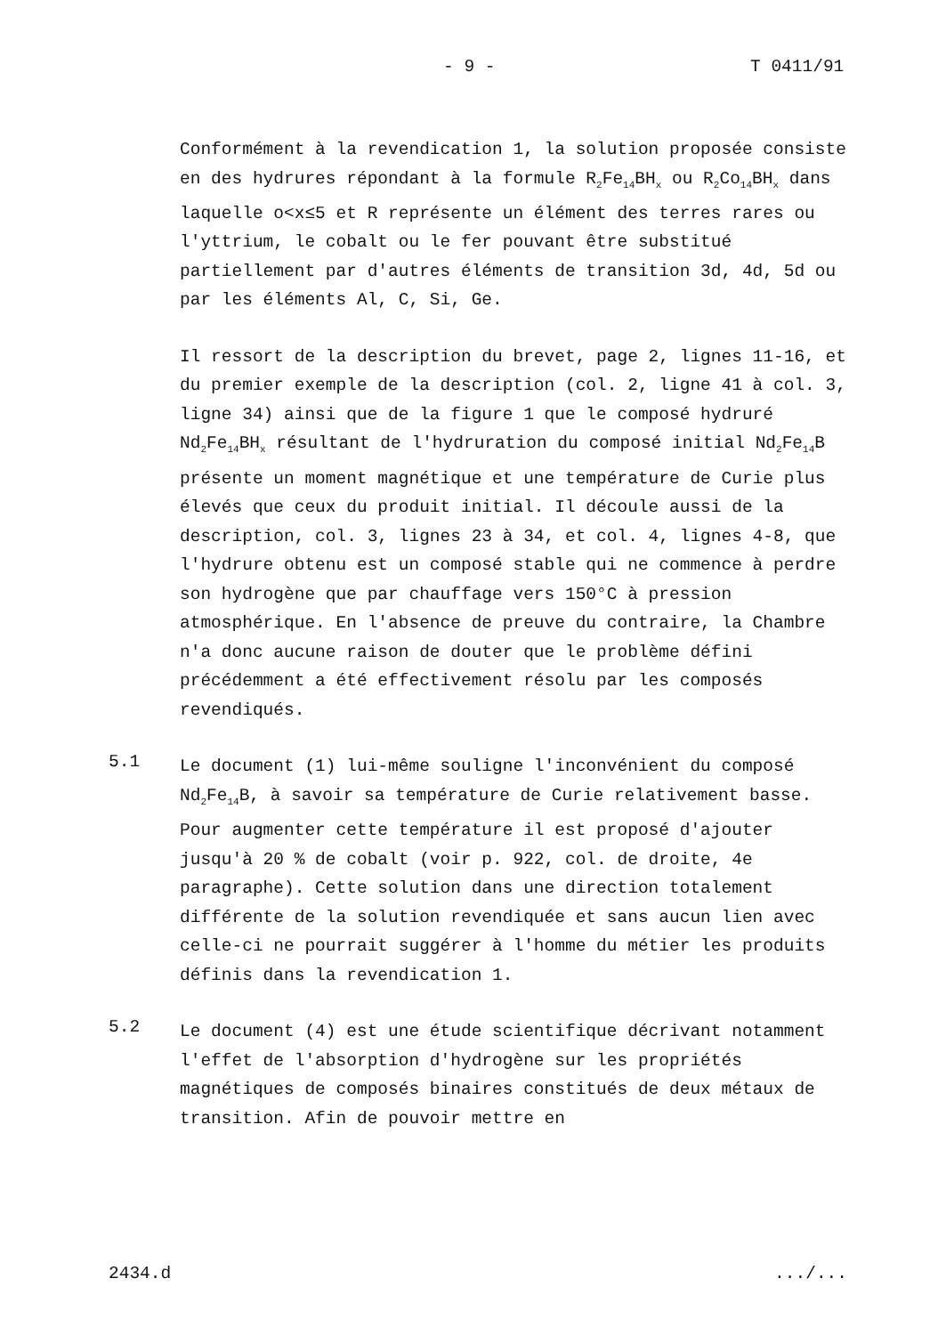- 9 - T 0411/91
Conformément à la revendication 1, la solution proposée consiste en des hydrures répondant à la formule R<sub>2</sub>Fe<sub>14</sub>BH<sub>x</sub> ou R<sub>2</sub>Co<sub>14</sub>BH<sub>x</sub> dans laquelle o<x≤5 et R représente un élément des terres rares ou l'yttrium, le cobalt ou le fer pouvant être substitué partiellement par d'autres éléments de transition 3d, 4d, 5d ou par les éléments Al, C, Si, Ge.
Il ressort de la description du brevet, page 2, lignes 11-16, et du premier exemple de la description (col. 2, ligne 41 à col. 3, ligne 34) ainsi que de la figure 1 que le composé hydruré Nd<sub>2</sub>Fe<sub>14</sub>BH<sub>x</sub> résultant de l'hydruration du composé initial Nd<sub>2</sub>Fe<sub>14</sub>B présente un moment magnétique et une température de Curie plus élevés que ceux du produit initial. Il découle aussi de la description, col. 3, lignes 23 à 34, et col. 4, lignes 4-8, que l'hydrure obtenu est un composé stable qui ne commence à perdre son hydrogène que par chauffage vers 150°C à pression atmosphérique. En l'absence de preuve du contraire, la Chambre n'a donc aucune raison de douter que le problème défini précédemment a été effectivement résolu par les composés revendiqués.
5.1
Le document (1) lui-même souligne l'inconvénient du composé Nd<sub>2</sub>Fe<sub>14</sub>B, à savoir sa température de Curie relativement basse. Pour augmenter cette température il est proposé d'ajouter jusqu'à 20 % de cobalt (voir p. 922, col. de droite, 4e paragraphe). Cette solution dans une direction totalement différente de la solution revendiquée et sans aucun lien avec celle-ci ne pourrait suggérer à l'homme du métier les produits définis dans la revendication 1.
5.2
Le document (4) est une étude scientifique décrivant notamment l'effet de l'absorption d'hydrogène sur les propriétés magnétiques de composés binaires constitués de deux métaux de transition. Afin de pouvoir mettre en
2434.d .../...